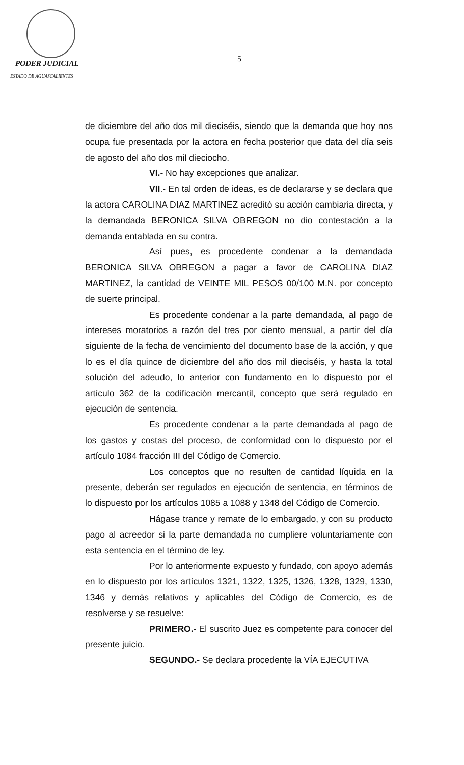PODER JUDICIAL
ESTADO DE AGUASCALIENTES
5
de diciembre del año dos mil dieciséis, siendo que la demanda que hoy nos ocupa fue presentada por la actora en fecha posterior que data del día seis de agosto del año dos mil dieciocho.
VI.- No hay excepciones que analizar.
VII.- En tal orden de ideas, es de declararse y se declara que la actora CAROLINA DIAZ MARTINEZ acreditó su acción cambiaria directa, y la demandada BERONICA SILVA OBREGON no dio contestación a la demanda entablada en su contra.
Así pues, es procedente condenar a la demandada BERONICA SILVA OBREGON a pagar a favor de CAROLINA DIAZ MARTINEZ, la cantidad de VEINTE MIL PESOS 00/100 M.N. por concepto de suerte principal.
Es procedente condenar a la parte demandada, al pago de intereses moratorios a razón del tres por ciento mensual, a partir del día siguiente de la fecha de vencimiento del documento base de la acción, y que lo es el día quince de diciembre del año dos mil dieciséis, y hasta la total solución del adeudo, lo anterior con fundamento en lo dispuesto por el artículo 362 de la codificación mercantil, concepto que será regulado en ejecución de sentencia.
Es procedente condenar a la parte demandada al pago de los gastos y costas del proceso, de conformidad con lo dispuesto por el artículo 1084 fracción III del Código de Comercio.
Los conceptos que no resulten de cantidad líquida en la presente, deberán ser regulados en ejecución de sentencia, en términos de lo dispuesto por los artículos 1085 a 1088 y 1348 del Código de Comercio.
Hágase trance y remate de lo embargado, y con su producto pago al acreedor si la parte demandada no cumpliere voluntariamente con esta sentencia en el término de ley.
Por lo anteriormente expuesto y fundado, con apoyo además en lo dispuesto por los artículos 1321, 1322, 1325, 1326, 1328, 1329, 1330, 1346 y demás relativos y aplicables del Código de Comercio, es de resolverse y se resuelve:
PRIMERO.- El suscrito Juez es competente para conocer del presente juicio.
SEGUNDO.- Se declara procedente la VÍA EJECUTIVA